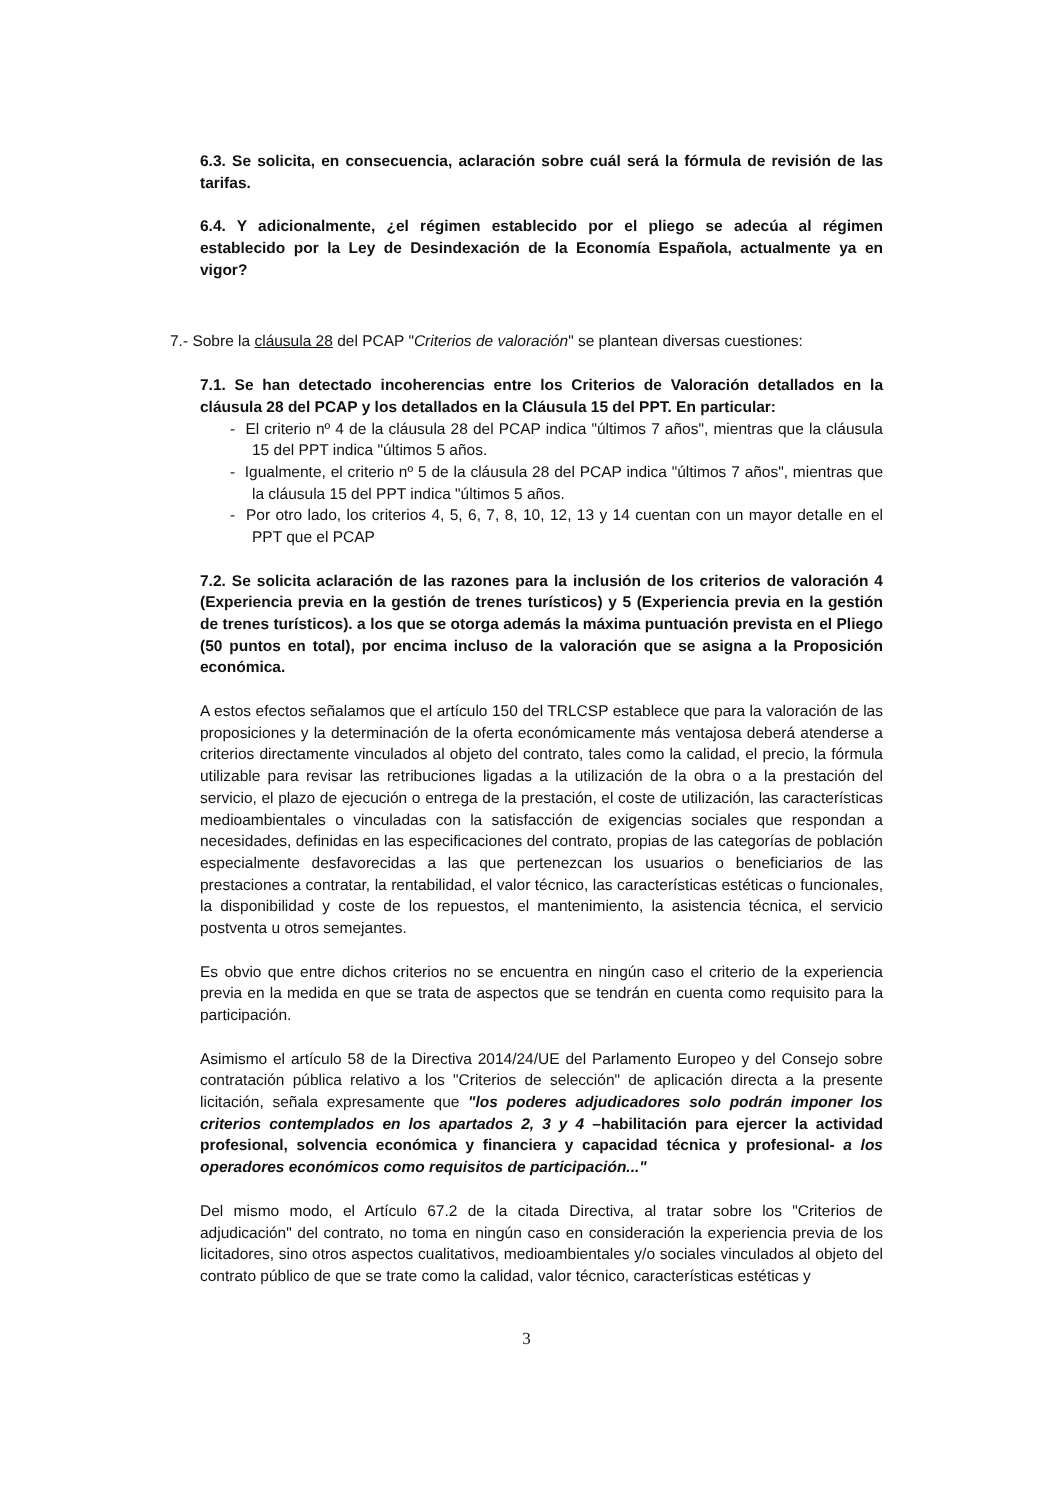6.3. Se solicita, en consecuencia, aclaración sobre cuál será la fórmula de revisión de las tarifas.
6.4. Y adicionalmente, ¿el régimen establecido por el pliego se adecúa al régimen establecido por la Ley de Desindexación de la Economía Española, actualmente ya en vigor?
7.- Sobre la cláusula 28 del PCAP "Criterios de valoración" se plantean diversas cuestiones:
7.1. Se han detectado incoherencias entre los Criterios de Valoración detallados en la cláusula 28 del PCAP y los detallados en la Cláusula 15 del PPT. En particular:
- El criterio nº 4 de la cláusula 28 del PCAP indica "últimos 7 años", mientras que la cláusula 15 del PPT indica "últimos 5 años.
- Igualmente, el criterio nº 5 de la cláusula 28 del PCAP indica "últimos 7 años", mientras que la cláusula 15 del PPT indica "últimos 5 años.
- Por otro lado, los criterios 4, 5, 6, 7, 8, 10, 12, 13 y 14 cuentan con un mayor detalle en el PPT que el PCAP
7.2. Se solicita aclaración de las razones para la inclusión de los criterios de valoración 4 (Experiencia previa en la gestión de trenes turísticos) y 5 (Experiencia previa en la gestión de trenes turísticos). a los que se otorga además la máxima puntuación prevista en el Pliego (50 puntos en total), por encima incluso de la valoración que se asigna a la Proposición económica.
A estos efectos señalamos que el artículo 150 del TRLCSP establece que para la valoración de las proposiciones y la determinación de la oferta económicamente más ventajosa deberá atenderse a criterios directamente vinculados al objeto del contrato, tales como la calidad, el precio, la fórmula utilizable para revisar las retribuciones ligadas a la utilización de la obra o a la prestación del servicio, el plazo de ejecución o entrega de la prestación, el coste de utilización, las características medioambientales o vinculadas con la satisfacción de exigencias sociales que respondan a necesidades, definidas en las especificaciones del contrato, propias de las categorías de población especialmente desfavorecidas a las que pertenezcan los usuarios o beneficiarios de las prestaciones a contratar, la rentabilidad, el valor técnico, las características estéticas o funcionales, la disponibilidad y coste de los repuestos, el mantenimiento, la asistencia técnica, el servicio postventa u otros semejantes.
Es obvio que entre dichos criterios no se encuentra en ningún caso el criterio de la experiencia previa en la medida en que se trata de aspectos que se tendrán en cuenta como requisito para la participación.
Asimismo el artículo 58 de la Directiva 2014/24/UE del Parlamento Europeo y del Consejo sobre contratación pública relativo a los "Criterios de selección" de aplicación directa a la presente licitación, señala expresamente que "los poderes adjudicadores solo podrán imponer los criterios contemplados en los apartados 2, 3 y 4 –habilitación para ejercer la actividad profesional, solvencia económica y financiera y capacidad técnica y profesional- a los operadores económicos como requisitos de participación..."
Del mismo modo, el Artículo 67.2 de la citada Directiva, al tratar sobre los "Criterios de adjudicación" del contrato, no toma en ningún caso en consideración la experiencia previa de los licitadores, sino otros aspectos cualitativos, medioambientales y/o sociales vinculados al objeto del contrato público de que se trate como la calidad, valor técnico, características estéticas y
3